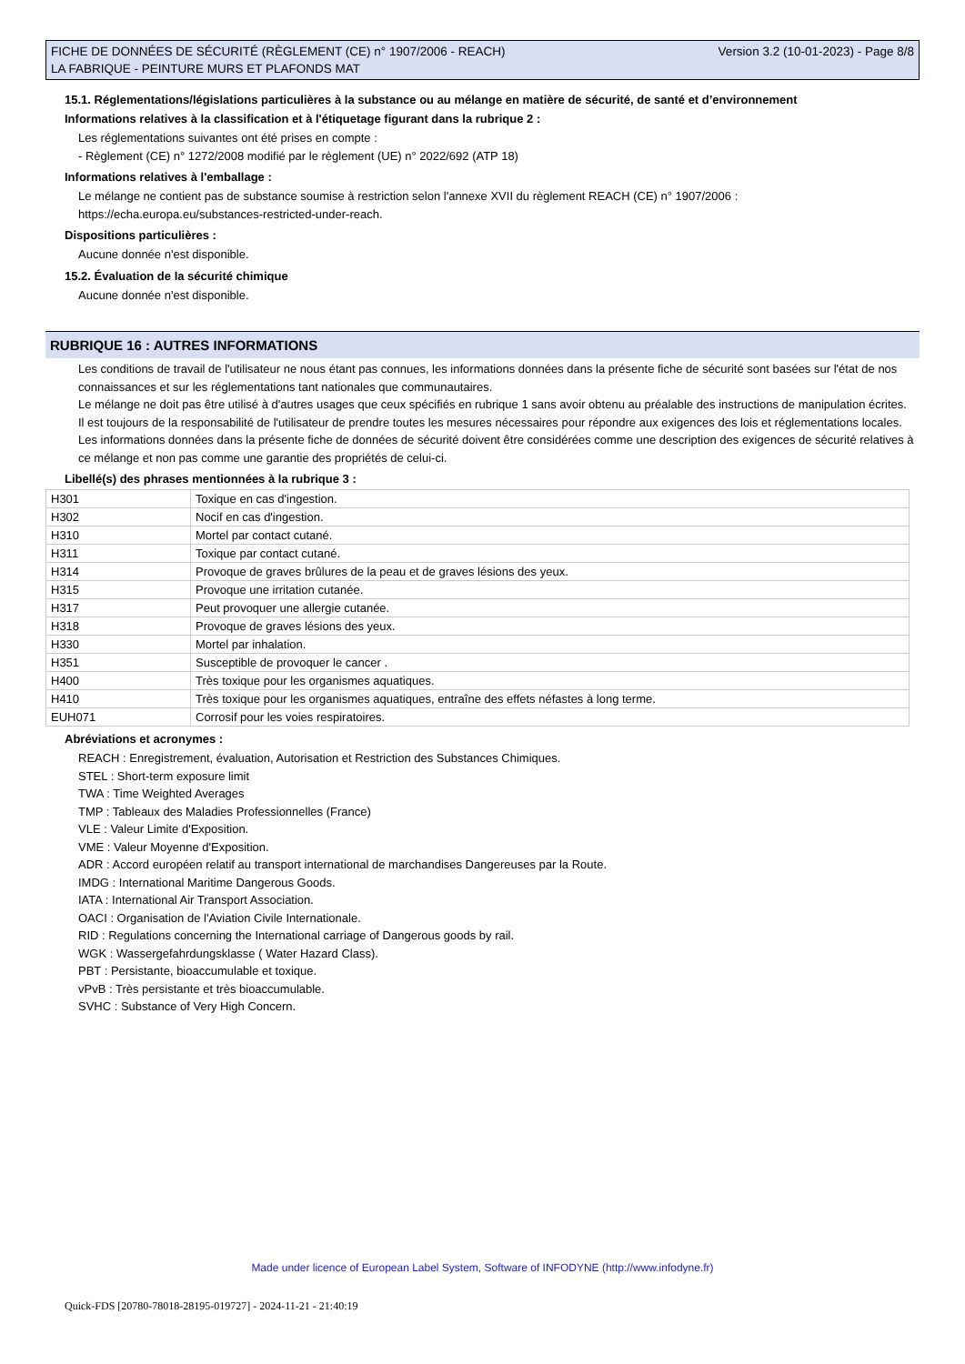FICHE DE DONNÉES DE SÉCURITÉ (RÈGLEMENT (CE) n° 1907/2006 - REACH)
LA FABRIQUE - PEINTURE MURS ET PLAFONDS MAT
Version 3.2 (10-01-2023) - Page 8/8
15.1. Réglementations/législations particulières à la substance ou au mélange en matière de sécurité, de santé et d’environnement
Informations relatives à la classification et à l'étiquetage figurant dans la rubrique 2 :
Les réglementations suivantes ont été prises en compte :
- Règlement (CE) n° 1272/2008 modifié par le règlement (UE) n° 2022/692 (ATP 18)
Informations relatives à l'emballage :
Le mélange ne contient pas de substance soumise à restriction selon l'annexe XVII du règlement REACH (CE) n° 1907/2006 :
https://echa.europa.eu/substances-restricted-under-reach.
Dispositions particulières :
Aucune donnée n'est disponible.
15.2. Évaluation de la sécurité chimique
Aucune donnée n'est disponible.
RUBRIQUE 16 : AUTRES INFORMATIONS
Les conditions de travail de l'utilisateur ne nous étant pas connues, les informations données dans la présente fiche de sécurité sont basées sur l'état de nos connaissances et sur les réglementations tant nationales que communautaires.
Le mélange ne doit pas être utilisé à d'autres usages que ceux spécifiés en rubrique 1 sans avoir obtenu au préalable des instructions de manipulation écrites.
Il est toujours de la responsabilité de l'utilisateur de prendre toutes les mesures nécessaires pour répondre aux exigences des lois et réglementations locales.
Les informations données dans la présente fiche de données de sécurité doivent être considérées comme une description des exigences de sécurité relatives à ce mélange et non pas comme une garantie des propriétés de celui-ci.
Libellé(s) des phrases mentionnées à la rubrique 3 :
| H301 | Toxique en cas d'ingestion. |
| H302 | Nocif en cas d'ingestion. |
| H310 | Mortel par contact cutané. |
| H311 | Toxique par contact cutané. |
| H314 | Provoque de graves brûlures de la peau et de graves lésions des yeux. |
| H315 | Provoque une irritation cutanée. |
| H317 | Peut provoquer une allergie cutanée. |
| H318 | Provoque de graves lésions des yeux. |
| H330 | Mortel par inhalation. |
| H351 | Susceptible de provoquer le cancer . |
| H400 | Très toxique pour les organismes aquatiques. |
| H410 | Très toxique pour les organismes aquatiques, entraîne des effets néfastes à long terme. |
| EUH071 | Corrosif pour les voies respiratoires. |
Abréviations et acronymes :
REACH : Enregistrement, évaluation, Autorisation et Restriction des Substances Chimiques.
STEL : Short-term exposure limit
TWA : Time Weighted Averages
TMP : Tableaux des Maladies Professionnelles (France)
VLE : Valeur Limite d'Exposition.
VME : Valeur Moyenne d'Exposition.
ADR : Accord européen relatif au transport international de marchandises Dangereuses par la Route.
IMDG : International Maritime Dangerous Goods.
IATA : International Air Transport Association.
OACI : Organisation de l'Aviation Civile Internationale.
RID : Regulations concerning the International carriage of Dangerous goods by rail.
WGK : Wassergefahrdungsklasse ( Water Hazard Class).
PBT : Persistante, bioaccumulable et toxique.
vPvB : Très persistante et très bioaccumulable.
SVHC : Substance of Very High Concern.
Made under licence of European Label System, Software of INFODYNE (http://www.infodyne.fr)
Quick-FDS [20780-78018-28195-019727] - 2024-11-21 - 21:40:19